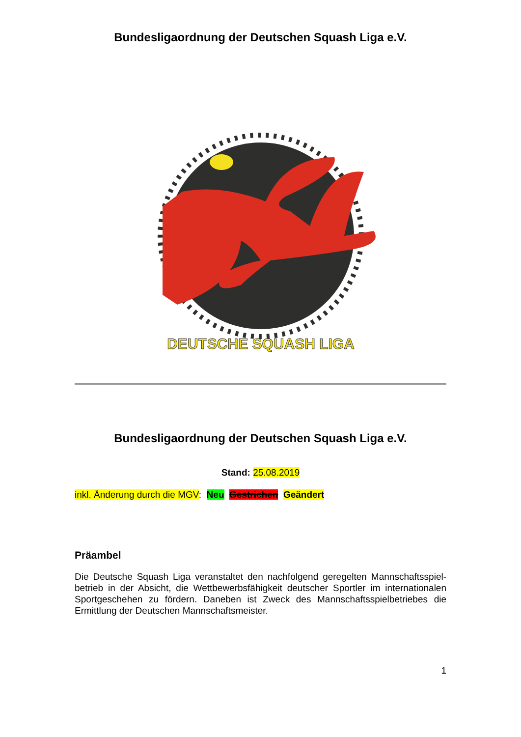Bundesligaordnung der Deutschen Squash Liga e.V.
DEUTSCHE SQUASH LIGA
Bundesligaordnung der Deutschen Squash Liga e.V.
Stand: 25.08.2019
inkl. Änderung durch die MGV: Neu Gestrichen Geändert
Präambel
Die Deutsche Squash Liga veranstaltet den nachfolgend geregelten Mannschaftsspiel-betrieb in der Absicht, die Wettbewerbsfähigkeit deutscher Sportler im internationalen Sportgeschehen zu fördern. Daneben ist Zweck des Mannschaftsspielbetriebes die Ermittlung der Deutschen Mannschaftsmeister.
1